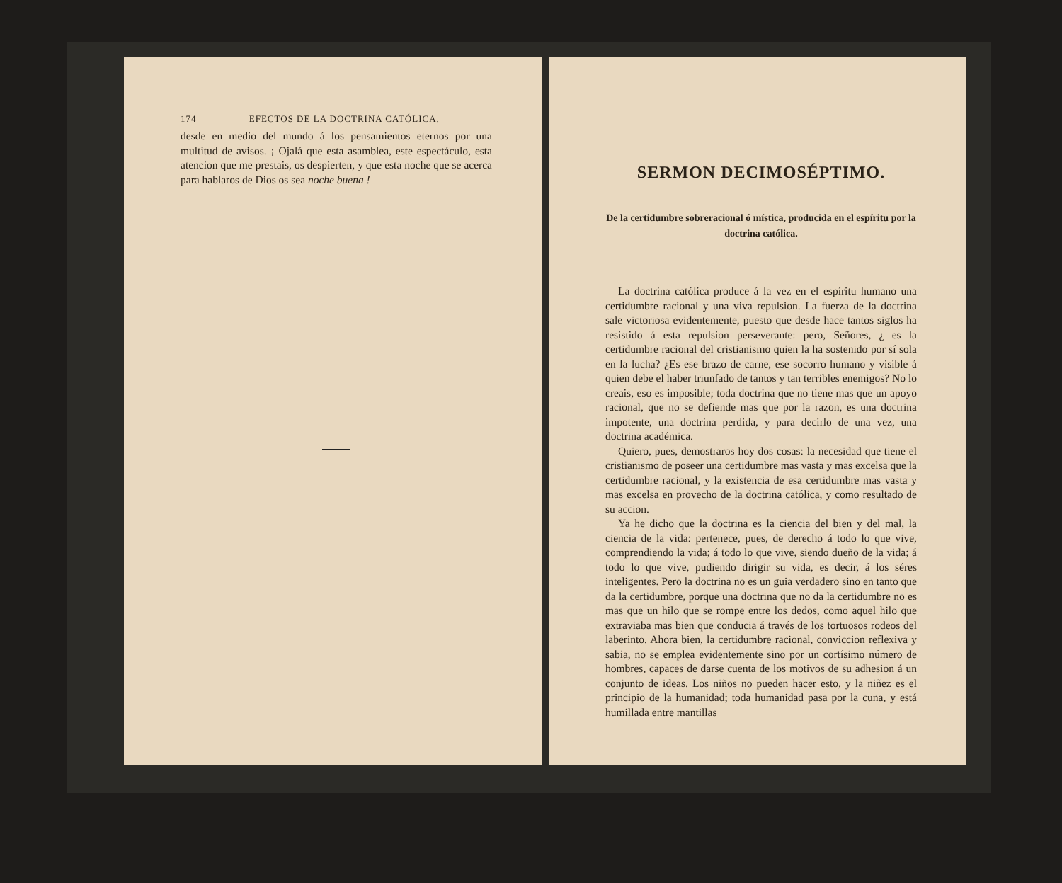174 EFECTOS DE LA DOCTRINA CATÓLICA.
desde en medio del mundo á los pensamientos eternos por una multitud de avisos. ¡ Ojalá que esta asamblea, este espectáculo, esta atencion que me prestais, os despierten, y que esta noche que se acerca para hablaros de Dios os sea noche buena !
SERMON DECIMOSÉPTIMO.
De la certidumbre sobreracional ó mística, producida en el espíritu por la doctrina católica.
La doctrina católica produce á la vez en el espíritu humano una certidumbre racional y una viva repulsion. La fuerza de la doctrina sale victoriosa evidentemente, puesto que desde hace tantos siglos ha resistido á esta repulsion perseverante: pero, Señores, ¿ es la certidumbre racional del cristianismo quien la ha sostenido por sí sola en la lucha? ¿Es ese brazo de carne, ese socorro humano y visible á quien debe el haber triunfado de tantos y tan terribles enemigos? No lo creais, eso es imposible; toda doctrina que no tiene mas que un apoyo racional, que no se defiende mas que por la razon, es una doctrina impotente, una doctrina perdida, y para decirlo de una vez, una doctrina académica.
Quiero, pues, demostraros hoy dos cosas: la necesidad que tiene el cristianismo de poseer una certidumbre mas vasta y mas excelsa que la certidumbre racional, y la existencia de esa certidumbre mas vasta y mas excelsa en provecho de la doctrina católica, y como resultado de su accion.
Ya he dicho que la doctrina es la ciencia del bien y del mal, la ciencia de la vida: pertenece, pues, de derecho á todo lo que vive, comprendiendo la vida; á todo lo que vive, siendo dueño de la vida; á todo lo que vive, pudiendo dirigir su vida, es decir, á los séres inteligentes. Pero la doctrina no es un guia verdadero sino en tanto que da la certidumbre, porque una doctrina que no da la certidumbre no es mas que un hilo que se rompe entre los dedos, como aquel hilo que extraviaba mas bien que conducia á través de los tortuosos rodeos del laberinto. Ahora bien, la certidumbre racional, conviccion reflexiva y sabia, no se emplea evidentemente sino por un cortísimo número de hombres, capaces de darse cuenta de los motivos de su adhesion á un conjunto de ideas. Los niños no pueden hacer esto, y la niñez es el principio de la humanidad; toda humanidad pasa por la cuna, y está humillada entre mantillas